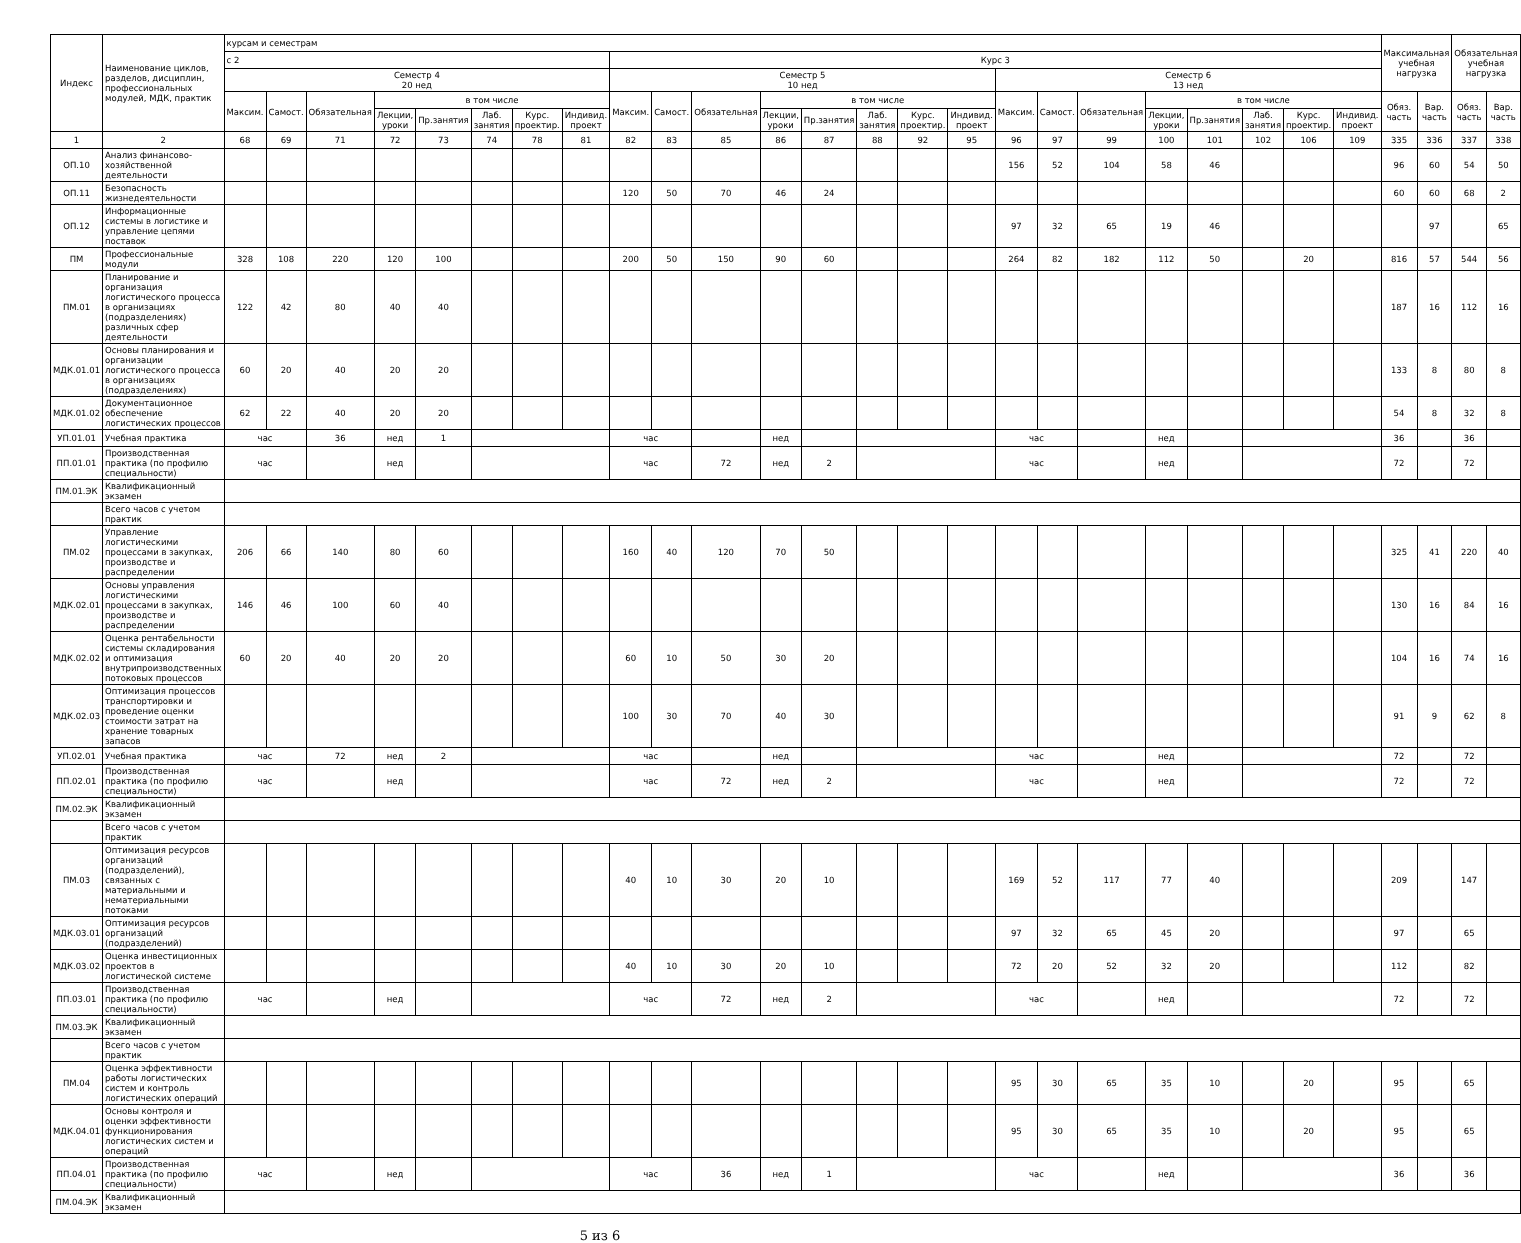| Индекс | Наименование циклов, разделов, дисциплин, профессиональных модулей, МДК, практик | курсам и семестрам | | | | | | | | | | | | | | | | | | | | | | | | Максимальная учебная нагрузка | | Обязательная учебная нагрузка | |
| --- | --- | --- | --- | --- | --- | --- | --- | --- | --- | --- | --- | --- | --- | --- | --- | --- | --- | --- | --- | --- | --- | --- | --- | --- | --- | --- | --- | --- | --- |
| | | с 2 | | | | | | | | Курс 3 | | | | | | | | | | | | | | | | | | | |
| | | Семестр 4 20 нед | | | | | | | | Семестр 5 10 нед | | | | | | | | Семестр 6 13 нед | | | | | | | | | | | |
| | | Максим. | Самост. | Обязательная | в том числе | | | | | Максим. | Самост. | Обязательная | в том числе | | | | | Максим. | Самост. | Обязательная | в том числе | | | | | Обяз. часть | Вар. часть | Обяз. часть | Вар. часть |
| | | | | | Лекции, уроки | Пр.занятия | Лаб. занятия | Курс. проектир. | Индивид. проект | | | | Лекции, уроки | Пр.занятия | Лаб. занятия | Курс. проектир. | Индивид. проект | | | | Лекции, уроки | Пр.занятия | Лаб. занятия | Курс. проектир. | Индивид. проект | | | | |
| 1 | 2 | 68 | 69 | 71 | 72 | 73 | 74 | 78 | 81 | 82 | 83 | 85 | 86 | 87 | 88 | 92 | 95 | 96 | 97 | 99 | 100 | 101 | 102 | 106 | 109 | 335 | 336 | 337 | 338 |
| ОП.10 | Анализ финансово-хозяйственной деятельности | | | | | | | | | | | | | | | | | 156 | 52 | 104 | 58 | 46 | | | | 96 | 60 | 54 | 50 |
| ОП.11 | Безопасность жизнедеятельности | | | | | | | | | 120 | 50 | 70 | 46 | 24 | | | | | | | | | | | | 60 | 60 | 68 | 2 |
| ОП.12 | Информационные системы в логистике и управление цепями поставок | | | | | | | | | | | | | | | | | 97 | 32 | 65 | 19 | 46 | | | | | 97 | | 65 |
| ПМ | Профессиональные модули | 328 | 108 | 220 | 120 | 100 | | | | 200 | 50 | 150 | 90 | 60 | | | | 264 | 82 | 182 | 112 | 50 | | 20 | | 816 | 57 | 544 | 56 |
| ПМ.01 | Планирование и организация логистического процесса в организациях (подразделениях) различных сфер деятельности | 122 | 42 | 80 | 40 | 40 | | | | | | | | | | | | | | | | | | | | 187 | 16 | 112 | 16 |
| МДК.01.01 | Основы планирования и организации логистического процесса в организациях (подразделениях) | 60 | 20 | 40 | 20 | 20 | | | | | | | | | | | | | | | | | | | | 133 | 8 | 80 | 8 |
| МДК.01.02 | Документационное обеспечение логистических процессов | 62 | 22 | 40 | 20 | 20 | | | | | | | | | | | | | | | | | | | | 54 | 8 | 32 | 8 |
| УП.01.01 | Учебная практика | час | | 36 | нед | 1 | | | | час | | | нед | | | | | час | | | нед | | | | | 36 | | 36 | |
| ПП.01.01 | Производственная практика (по профилю специальности) | час | | | нед | | | | | час | | 72 | нед | 2 | | | | час | | | нед | | | | | 72 | | 72 | |
| ПМ.01.ЭК | Квалификационный экзамен | | | | | | | | | | | | | | | | | | | | | | | | | | | | |
| | Всего часов с учетом практик | | | | | | | | | | | | | | | | | | | | | | | | | | | | |
| ПМ.02 | Управление логистическими процессами в закупках, производстве и распределении | 206 | 66 | 140 | 80 | 60 | | | | 160 | 40 | 120 | 70 | 50 | | | | | | | | | | | | 325 | 41 | 220 | 40 |
| МДК.02.01 | Основы управления логистическими процессами в закупках, производстве и распределении | 146 | 46 | 100 | 60 | 40 | | | | | | | | | | | | | | | | | | | | 130 | 16 | 84 | 16 |
| МДК.02.02 | Оценка рентабельности системы складирования и оптимизация внутрипроизводственных потоковых процессов | 60 | 20 | 40 | 20 | 20 | | | | 60 | 10 | 50 | 30 | 20 | | | | | | | | | | | | 104 | 16 | 74 | 16 |
| МДК.02.03 | Оптимизация процессов транспортировки и проведение оценки стоимости затрат на хранение товарных запасов | | | | | | | | | 100 | 30 | 70 | 40 | 30 | | | | | | | | | | | | 91 | 9 | 62 | 8 |
| УП.02.01 | Учебная практика | час | | 72 | нед | 2 | | | | час | | | нед | | | | | час | | | нед | | | | | 72 | | 72 | |
| ПП.02.01 | Производственная практика (по профилю специальности) | час | | | нед | | | | | час | | 72 | нед | 2 | | | | час | | | нед | | | | | 72 | | 72 | |
| ПМ.02.ЭК | Квалификационный экзамен | | | | | | | | | | | | | | | | | | | | | | | | | | | | |
| | Всего часов с учетом практик | | | | | | | | | | | | | | | | | | | | | | | | | | | | |
| ПМ.03 | Оптимизация ресурсов организаций (подразделений), связанных с материальными и нематериальными потоками | | | | | | | | | 40 | 10 | 30 | 20 | 10 | | | | 169 | 52 | 117 | 77 | 40 | | | | 209 | | 147 | |
| МДК.03.01 | Оптимизация ресурсов организаций (подразделений) | | | | | | | | | | | | | | | | | 97 | 32 | 65 | 45 | 20 | | | | 97 | | 65 | |
| МДК.03.02 | Оценка инвестиционных проектов в логистической системе | | | | | | | | | 40 | 10 | 30 | 20 | 10 | | | | 72 | 20 | 52 | 32 | 20 | | | | 112 | | 82 | |
| ПП.03.01 | Производственная практика (по профилю специальности) | час | | | нед | | | | | час | | 72 | нед | 2 | | | | час | | | нед | | | | | 72 | | 72 | |
| ПМ.03.ЭК | Квалификационный экзамен | | | | | | | | | | | | | | | | | | | | | | | | | | | | |
| | Всего часов с учетом практик | | | | | | | | | | | | | | | | | | | | | | | | | | | | |
| ПМ.04 | Оценка эффективности работы логистических систем и контроль логистических операций | | | | | | | | | | | | | | | | | 95 | 30 | 65 | 35 | 10 | | 20 | | 95 | | 65 | |
| МДК.04.01 | Основы контроля и оценки эффективности функционирования логистических систем и операций | | | | | | | | | | | | | | | | | 95 | 30 | 65 | 35 | 10 | | 20 | | 95 | | 65 | |
| ПП.04.01 | Производственная практика (по профилю специальности) | час | | | нед | | | | | час | | 36 | нед | 1 | | | | час | | | нед | | | | | 36 | | 36 | |
| ПМ.04.ЭК | Квалификационный экзамен | | | | | | | | | | | | | | | | | | | | | | | | | | | | |
5 из 6